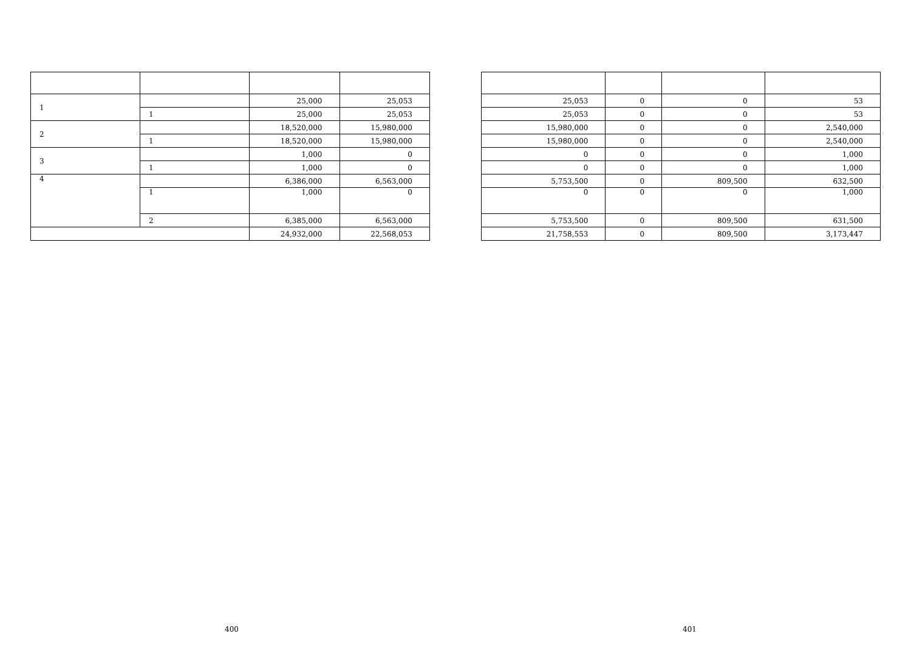| 1 | | 25,000 | 25,053 |
| | 1 | 25,000 | 25,053 |
| 2 | | 18,520,000 | 15,980,000 |
| | 1 | 18,520,000 | 15,980,000 |
| 3 | | 1,000 | 0 |
| | 1 | 1,000 | 0 |
| 4 | | 6,386,000 | 6,563,000 |
| | 1 | 1,000 | 0 |
| | 2 | 6,385,000 | 6,563,000 |
| | | 24,932,000 | 22,568,053 |
| 25,053 | 0 | 0 | 53 |
| 25,053 | 0 | 0 | 53 |
| 15,980,000 | 0 | 0 | 2,540,000 |
| 15,980,000 | 0 | 0 | 2,540,000 |
| 0 | 0 | 0 | 1,000 |
| 0 | 0 | 0 | 1,000 |
| 5,753,500 | 0 | 809,500 | 632,500 |
| 0 | 0 | 0 | 1,000 |
| 5,753,500 | 0 | 809,500 | 631,500 |
| 21,758,553 | 0 | 809,500 | 3,173,447 |
400 401